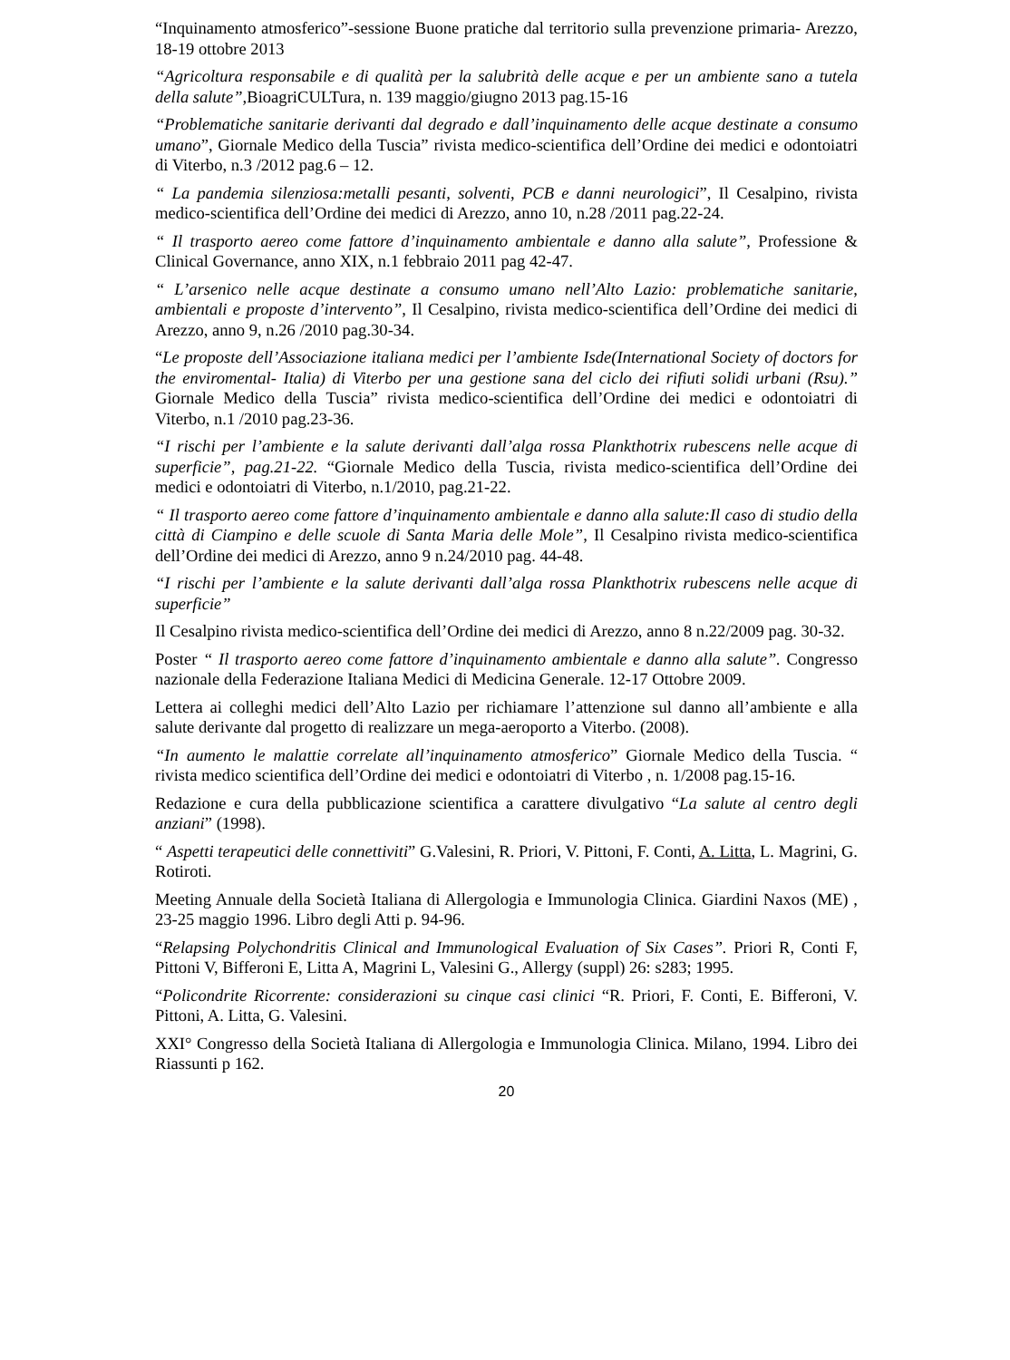“Inquinamento atmosferico”-sessione Buone pratiche dal territorio sulla prevenzione primaria- Arezzo, 18-19 ottobre 2013
“Agricoltura responsabile e di qualità per la salubrità delle acque e per un ambiente sano a tutela della salute”, BioagriCULTura, n. 139 maggio/giugno 2013 pag.15-16
“Problematiche sanitarie derivanti dal degrado e dall’inquinamento delle acque destinate a consumo umano”, Giornale Medico della Tuscia” rivista medico-scientifica dell’Ordine dei medici e odontoiatri di Viterbo, n.3 /2012 pag.6 – 12.
“ La pandemia silenziosa:metalli pesanti, solventi, PCB e danni neurologici”, Il Cesalpino, rivista medico-scientifica dell’Ordine dei medici di Arezzo, anno 10, n.28 /2011 pag.22-24.
“ Il trasporto aereo come fattore d’inquinamento ambientale e danno alla salute”, Professione & Clinical Governance, anno XIX, n.1 febbraio 2011 pag 42-47.
“ L’arsenico nelle acque destinate a consumo umano nell’Alto Lazio: problematiche sanitarie, ambientali e proposte d’intervento”, Il Cesalpino, rivista medico-scientifica dell’Ordine dei medici di Arezzo, anno 9, n.26 /2010 pag.30-34.
“Le proposte dell’Associazione italiana medici per l’ambiente Isde(International Society of doctors for the enviromental- Italia) di Viterbo per una gestione sana del ciclo dei rifiuti solidi urbani (Rsu).” Giornale Medico della Tuscia” rivista medico-scientifica dell’Ordine dei medici e odontoiatri di Viterbo, n.1 /2010 pag.23-36.
“I rischi per l’ambiente e la salute derivanti dall’alga rossa Plankthotrix rubescens nelle acque di superficie”, pag.21-22. “Giornale Medico della Tuscia, rivista medico-scientifica dell’Ordine dei medici e odontoiatri di Viterbo, n.1/2010, pag.21-22.
“ Il trasporto aereo come fattore d’inquinamento ambientale e danno alla salute:Il caso di studio della città di Ciampino e delle scuole di Santa Maria delle Mole”, Il Cesalpino rivista medico-scientifica dell’Ordine dei medici di Arezzo, anno 9 n.24/2010 pag. 44-48.
“I rischi per l’ambiente e la salute derivanti dall’alga rossa Plankthotrix rubescens nelle acque di superficie”
Il Cesalpino rivista medico-scientifica dell’Ordine dei medici di Arezzo, anno 8 n.22/2009 pag. 30-32.
Poster “ Il trasporto aereo come fattore d’inquinamento ambientale e danno alla salute”. Congresso nazionale della Federazione Italiana Medici di Medicina Generale. 12-17 Ottobre 2009.
Lettera ai colleghi medici dell’Alto Lazio per richiamare l’attenzione sul danno all’ambiente e alla salute derivante dal progetto di realizzare un mega-aeroporto a Viterbo. (2008).
“In aumento le malattie correlate all’inquinamento atmosferico” Giornale Medico della Tuscia. “ rivista medico scientifica dell’Ordine dei medici e odontoiatri di Viterbo , n. 1/2008 pag.15-16.
Redazione e cura della pubblicazione scientifica a carattere divulgativo “La salute al centro degli anziani” (1998).
“ Aspetti terapeutici delle connettiviti” G.Valesini, R. Priori, V. Pittoni, F. Conti, A. Litta, L. Magrini, G. Rotiroti.
Meeting Annuale della Società Italiana di Allergologia e Immunologia Clinica. Giardini Naxos (ME) , 23-25 maggio 1996. Libro degli Atti p. 94-96.
“Relapsing Polychondritis Clinical and Immunological Evaluation of Six Cases”. Priori R, Conti F, Pittoni V, Bifferoni E, Litta A, Magrini L, Valesini G., Allergy (suppl) 26: s283; 1995.
“Policondrite Ricorrente: considerazioni su cinque casi clinici “R. Priori, F. Conti, E. Bifferoni, V. Pittoni, A. Litta, G. Valesini.
XXI° Congresso della Società Italiana di Allergologia e Immunologia Clinica. Milano, 1994. Libro dei Riassunti p 162.
20